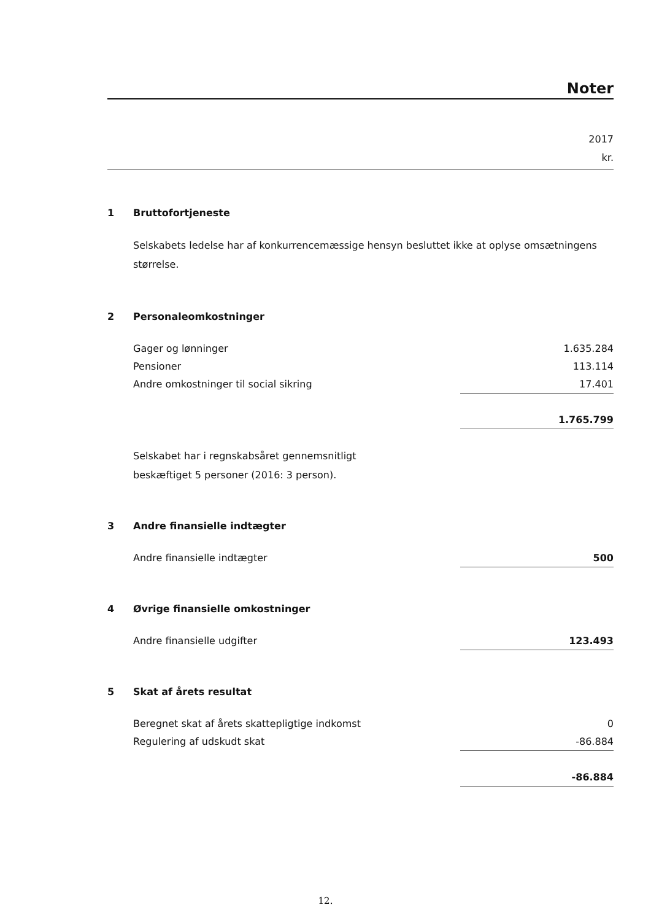Noter
2017
kr.
1 Bruttofortjeneste
Selskabets ledelse har af konkurrencemæssige hensyn besluttet ikke at oplyse omsætningens størrelse.
2 Personaleomkostninger
| Gager og lønninger | 1.635.284 |
| Pensioner | 113.114 |
| Andre omkostninger til social sikring | 17.401 |
| | 1.765.799 |
Selskabet har i regnskabsåret gennemsnitligt
beskæftiget 5 personer (2016: 3 person).
3 Andre finansielle indtægter
| Andre finansielle indtægter | 500 |
4 Øvrige finansielle omkostninger
| Andre finansielle udgifter | 123.493 |
5 Skat af årets resultat
| Beregnet skat af årets skattepligtige indkomst | 0 |
| Regulering af udskudt skat | -86.884 |
| | -86.884 |
12.